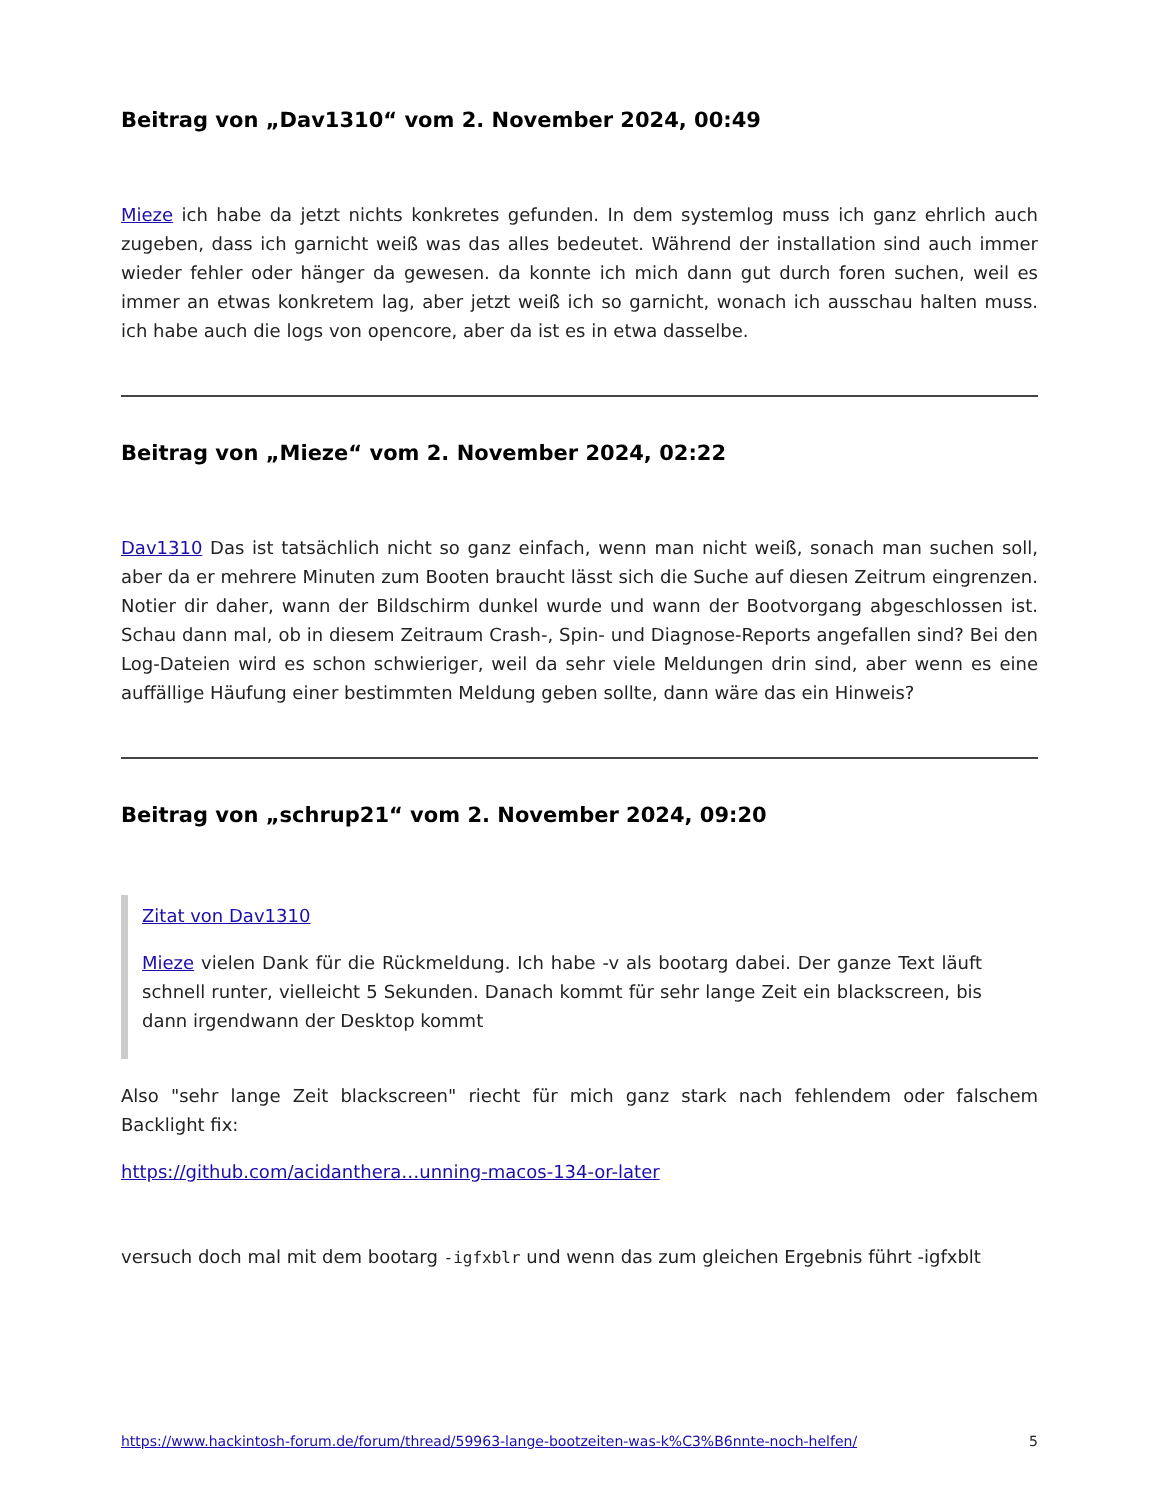Beitrag von „Dav1310“ vom 2. November 2024, 00:49
Mieze ich habe da jetzt nichts konkretes gefunden. In dem systemlog muss ich ganz ehrlich auch zugeben, dass ich garnicht weiß was das alles bedeutet. Während der installation sind auch immer wieder fehler oder hänger da gewesen. da konnte ich mich dann gut durch foren suchen, weil es immer an etwas konkretem lag, aber jetzt weiß ich so garnicht, wonach ich ausschau halten muss. ich habe auch die logs von opencore, aber da ist es in etwa dasselbe.
Beitrag von „Mieze“ vom 2. November 2024, 02:22
Dav1310 Das ist tatsächlich nicht so ganz einfach, wenn man nicht weiß, sonach man suchen soll, aber da er mehrere Minuten zum Booten braucht lässt sich die Suche auf diesen Zeitrum eingrenzen. Notier dir daher, wann der Bildschirm dunkel wurde und wann der Bootvorgang abgeschlossen ist. Schau dann mal, ob in diesem Zeitraum Crash-, Spin- und Diagnose-Reports angefallen sind? Bei den Log-Dateien wird es schon schwieriger, weil da sehr viele Meldungen drin sind, aber wenn es eine auffällige Häufung einer bestimmten Meldung geben sollte, dann wäre das ein Hinweis?
Beitrag von „schrup21“ vom 2. November 2024, 09:20
Zitat von Dav1310
Mieze vielen Dank für die Rückmeldung. Ich habe -v als bootarg dabei. Der ganze Text läuft schnell runter, vielleicht 5 Sekunden. Danach kommt für sehr lange Zeit ein blackscreen, bis dann irgendwann der Desktop kommt
Also "sehr lange Zeit blackscreen" riecht für mich ganz stark nach fehlendem oder falschem Backlight fix:
https://github.com/acidanthera…unning-macos-134-or-later
versuch doch mal mit dem bootarg -igfxblr und wenn das zum gleichen Ergebnis führt -igfxblt
https://www.hackintosh-forum.de/forum/thread/59963-lange-bootzeiten-was-k%C3%B6nnte-noch-helfen/ 5